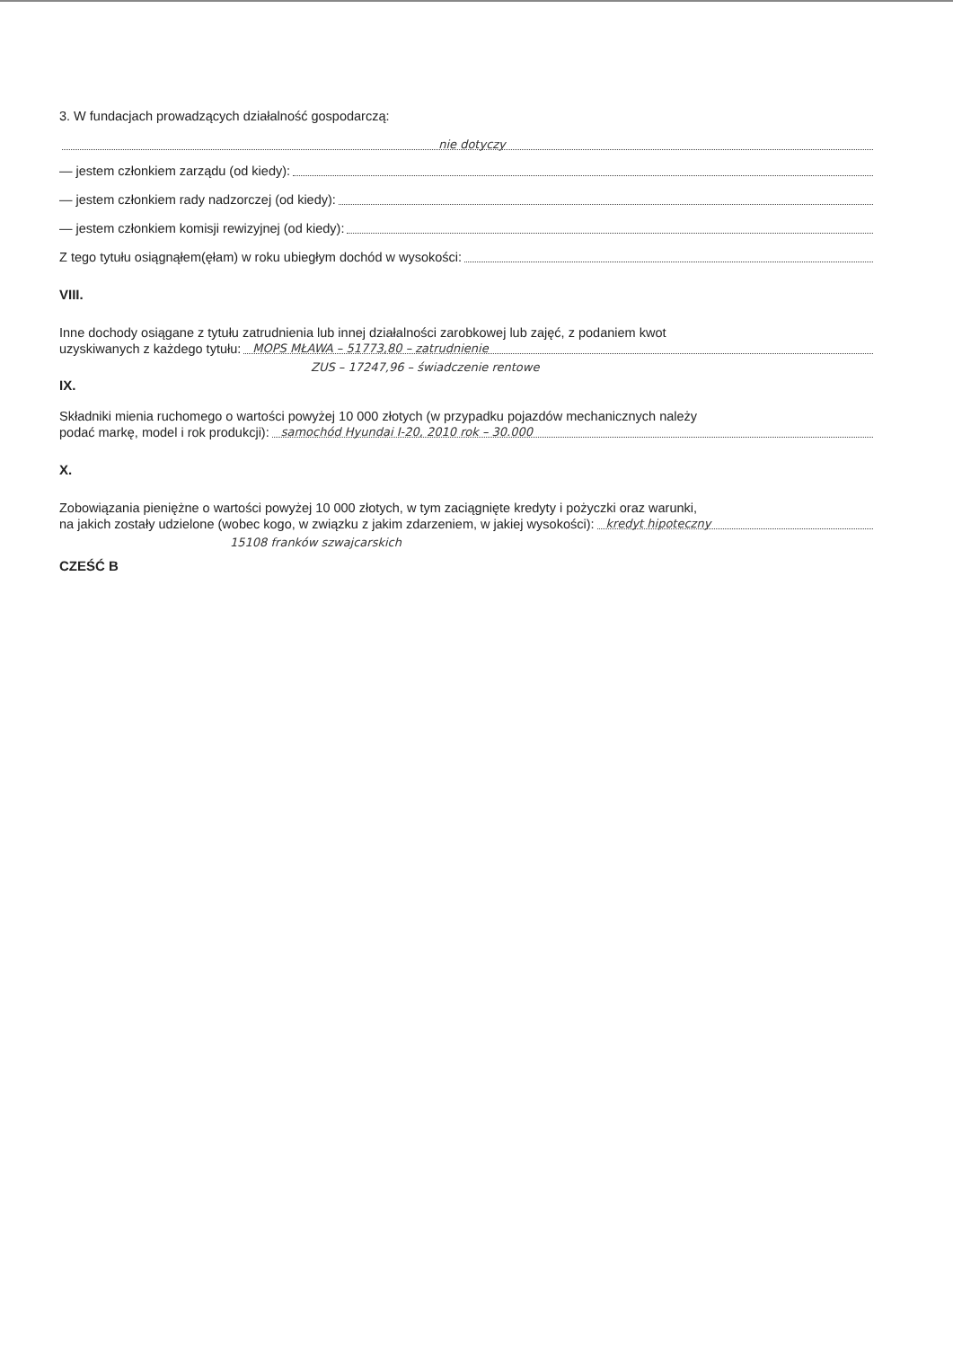3. W fundacjach prowadzących działalność gospodarczą:
nie dotyczy
— jestem członkiem zarządu (od kiedy):
— jestem członkiem rady nadzorczej (od kiedy):
— jestem członkiem komisji rewizyjnej (od kiedy):
Z tego tytułu osiągnąłem(ęłam) w roku ubiegłym dochód w wysokości:
VIII.
Inne dochody osiągane z tytułu zatrudnienia lub innej działalności zarobkowej lub zajęć, z podaniem kwot
uzyskiwanych z każdego tytułu: MOPS MŁAWA – 51773,80 – zatrudnienie
ZUS – 17247,96 – świadczenie rentowe
IX.
Składniki mienia ruchomego o wartości powyżej 10 000 złotych (w przypadku pojazdów mechanicznych należy
podać markę, model i rok produkcji): samochód Hyundai I-20, 2010 rok – 30.000
X.
Zobowiązania pieniężne o wartości powyżej 10 000 złotych, w tym zaciągnięte kredyty i pożyczki oraz warunki,
na jakich zostały udzielone (wobec kogo, w związku z jakim zdarzeniem, w jakiej wysokości): kredyt hipoteczny
15108 franków szwajcarskich
CZEŚĆ B